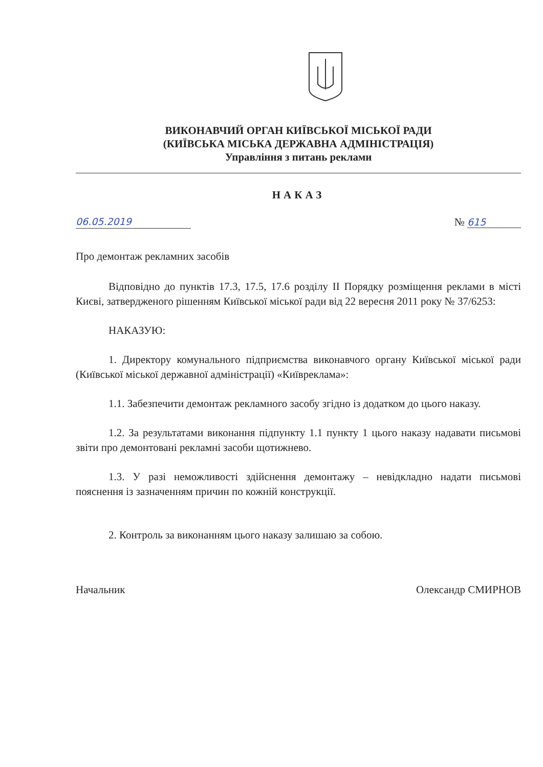ВИКОНАВЧИЙ ОРГАН КИЇВСЬКОЇ МІСЬКОЇ РАДИ
(КИЇВСЬКА МІСЬКА ДЕРЖАВНА АДМІНІСТРАЦІЯ)
Управління з питань реклами
НАКАЗ
06.05.2019 № 615
Про демонтаж рекламних засобів
Відповідно до пунктів 17.3, 17.5, 17.6 розділу ІІ Порядку розміщення реклами в місті Києві, затвердженого рішенням Київської міської ради від 22 вересня 2011 року № 37/6253:
НАКАЗУЮ:
1. Директору комунального підприємства виконавчого органу Київської міської ради (Київської міської державної адміністрації) «Київреклама»:
1.1. Забезпечити демонтаж рекламного засобу згідно із додатком до цього наказу.
1.2. За результатами виконання підпункту 1.1 пункту 1 цього наказу надавати письмові звіти про демонтовані рекламні засоби щотижнево.
1.3. У разі неможливості здійснення демонтажу – невідкладно надати письмові пояснення із зазначенням причин по кожній конструкції.
2. Контроль за виконанням цього наказу залишаю за собою.
Начальник Олександр СМИРНОВ